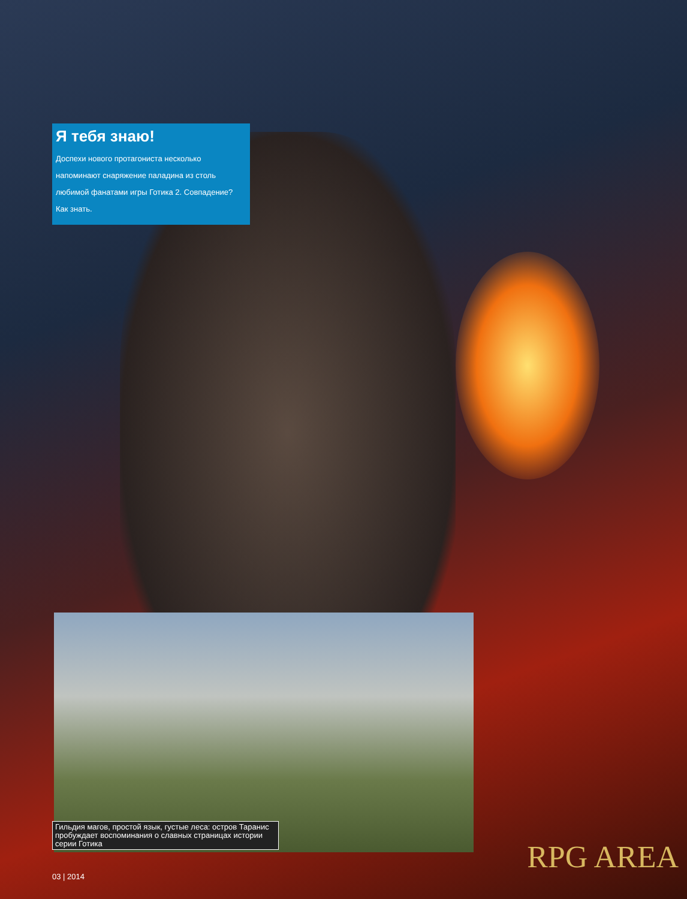Я тебя знаю!
Доспехи нового протагониста несколько напоминают снаряжение паладина из столь любимой фанатами игры Готика 2. Совпадение? Как знать.
Гильдия магов, простой язык, густые леса: остров Таранис пробуждает воспоминания о славных страницах истории серии Готика
RPG AREA
03 | 2014